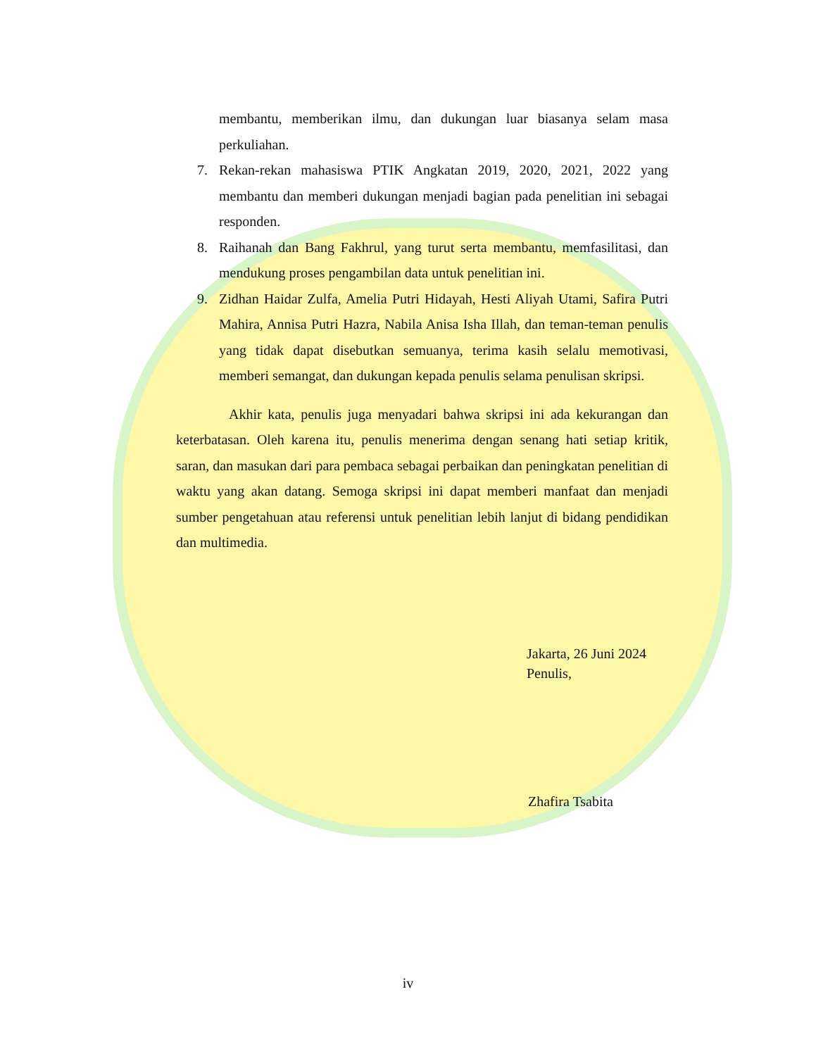membantu, memberikan ilmu, dan dukungan luar biasanya selam masa perkuliahan.
7. Rekan-rekan mahasiswa PTIK Angkatan 2019, 2020, 2021, 2022 yang membantu dan memberi dukungan menjadi bagian pada penelitian ini sebagai responden.
8. Raihanah dan Bang Fakhrul, yang turut serta membantu, memfasilitasi, dan mendukung proses pengambilan data untuk penelitian ini.
9. Zidhan Haidar Zulfa, Amelia Putri Hidayah, Hesti Aliyah Utami, Safira Putri Mahira, Annisa Putri Hazra, Nabila Anisa Isha Illah, dan teman-teman penulis yang tidak dapat disebutkan semuanya, terima kasih selalu memotivasi, memberi semangat, dan dukungan kepada penulis selama penulisan skripsi.
Akhir kata, penulis juga menyadari bahwa skripsi ini ada kekurangan dan keterbatasan. Oleh karena itu, penulis menerima dengan senang hati setiap kritik, saran, dan masukan dari para pembaca sebagai perbaikan dan peningkatan penelitian di waktu yang akan datang. Semoga skripsi ini dapat memberi manfaat dan menjadi sumber pengetahuan atau referensi untuk penelitian lebih lanjut di bidang pendidikan dan multimedia.
Jakarta, 26 Juni 2024
Penulis,
Zhafira Tsabita
iv